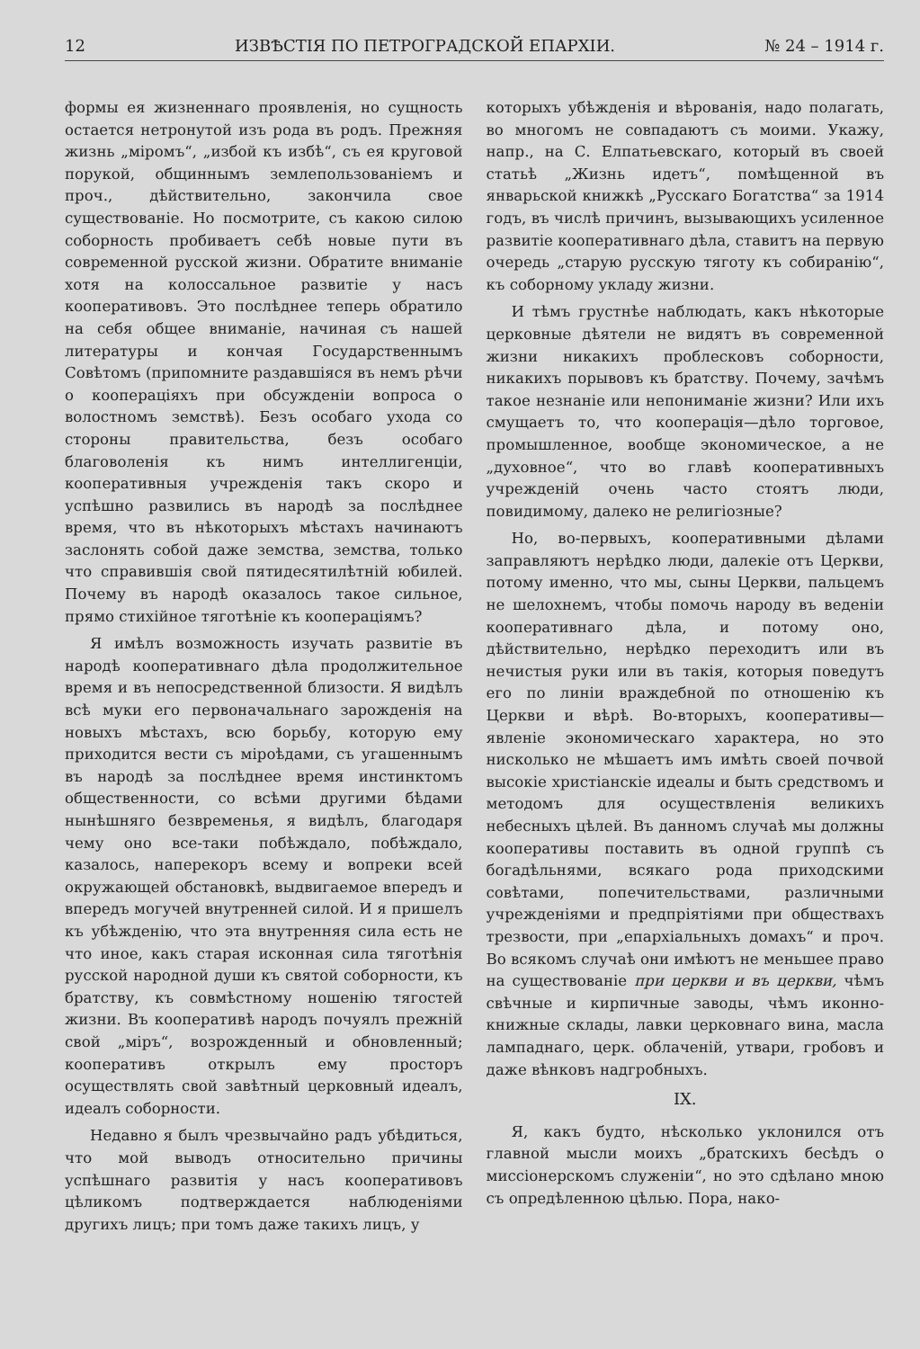12 ИЗВѢСТІЯ ПО ПЕТРОГРАДСКОЙ ЕПАРХІИ. № 24 – 1914 г.
формы ея жизненнаго проявленія, но сущность остается нетронутой изъ рода въ родъ. Прежняя жизнь „міромъ“, „избой къ избѣ“, съ ея круговой порукой, общиннымъ землепользованіемъ и проч., дѣйствительно, закончила свое существованіе. Но посмотрите, съ какою силою соборность пробиваетъ себѣ новые пути въ современной русской жизни. Обратите вниманіе хотя на колоссальное развитіе у насъ кооперативовъ. Это послѣднее теперь обратило на себя общее вниманіе, начиная съ нашей литературы и кончая Государственнымъ Совѣтомъ (припомните раздавшіяся въ немъ рѣчи о кооперацiяхъ при обсужденіи вопроса о волостномъ земствѣ). Безъ особаго ухода со стороны правительства, безъ особаго благоволенія къ нимъ интеллигенціи, кооперативныя учрежденія такъ скоро и успѣшно развились въ народѣ за послѣднее время, что въ нѣкоторыхъ мѣстахъ начинаютъ заслонять собой даже земства, земства, только что справившія свой пятидесятилѣтній юбилей. Почему въ народѣ оказалось такое сильное, прямо стихійное тяготѣніе къ кооперацiямъ?
Я имѣлъ возможность изучать развитіе въ народѣ кооперативнаго дѣла продолжительное время и въ непосредственной близости. Я видѣлъ всѣ муки его первоначальнаго зарожденія на новыхъ мѣстахъ, всю борьбу, которую ему приходится вести съ міроѣдами, съ угашеннымъ въ народѣ за послѣднее время инстинктомъ общественности, со всѣми другими бѣдами нынѣшняго безвременья, я видѣлъ, благодаря чему оно все-таки побѣждало, побѣждало, казалось, наперекоръ всему и вопреки всей окружающей обстановкѣ, выдвигаемое впередъ и впередъ могучей внутренней силой. И я пришелъ къ убѣжденію, что эта внутренняя сила есть не что иное, какъ старая исконная сила тяготѣнія русской народной души къ святой соборности, къ братству, къ совмѣстному ношенію тягостей жизни. Въ кооперативѣ народъ почуялъ прежній свой „міръ“, возрожденный и обновленный; кооперативъ открылъ ему просторъ осуществлять свой завѣтный церковный идеалъ, идеалъ соборности.
Недавно я былъ чрезвычайно радъ убѣдиться, что мой выводъ относительно причины успѣшнаго развитія у насъ кооперативовъ цѣликомъ подтверждается наблюденіями другихъ лицъ; при томъ даже такихъ лицъ, у
которыхъ убѣжденія и вѣрованія, надо полагать, во многомъ не совпадаютъ съ моими. Укажу, напр., на С. Елпатьевскаго, который въ своей статьѣ „Жизнь идетъ“, помѣщенной въ январьской книжкѣ „Русскаго Богатства“ за 1914 годъ, въ числѣ причинъ, вызывающихъ усиленное развитіе кооперативнаго дѣла, ставитъ на первую очередь „старую русскую тяготу къ собиранію“, къ соборному укладу жизни.
И тѣмъ грустнѣе наблюдать, какъ нѣкоторые церковные дѣятели не видятъ въ современной жизни никакихъ проблесковъ соборности, никакихъ порывовъ къ братству. Почему, зачѣмъ такое незнаніе или непониманіе жизни? Или ихъ смущаетъ то, что кооперація—дѣло торговое, промышленное, вообще экономическое, а не „духовное“, что во главѣ кооперативныхъ учрежденій очень часто стоятъ люди, повидимому, далеко не религіозные?
Но, во-первыхъ, кооперативными дѣлами заправляютъ нерѣдко люди, далекіе отъ Церкви, потому именно, что мы, сыны Церкви, пальцемъ не шелохнемъ, чтобы помочь народу въ веденіи кооперативнаго дѣла, и потому оно, дѣйствительно, нерѣдко переходитъ или въ нечистыя руки или въ такія, которыя поведутъ его по линіи враждебной по отношенію къ Церкви и вѣрѣ. Во-вторыхъ, кооперативы—явленіе экономическаго характера, но это нисколько не мѣшаетъ имъ имѣть своей почвой высокіе христіанскіе идеалы и быть средствомъ и методомъ для осуществленія великихъ небесныхъ цѣлей. Въ данномъ случаѣ мы должны кооперативы поставить въ одной группѣ съ богадѣльнями, всякаго рода приходскими совѣтами, попечительствами, различными учрежденіями и предпріятіями при обществахъ трезвости, при „епархіальныхъ домахъ“ и проч. Во всякомъ случаѣ они имѣютъ не меньшее право на существованіе при церкви и въ церкви, чѣмъ свѣчные и кирпичные заводы, чѣмъ иконно-книжные склады, лавки церковнаго вина, масла лампаднаго, церк. облаченій, утвари, гробовъ и даже вѣнковъ надгробныхъ.
IX.
Я, какъ будто, нѣсколько уклонился отъ главной мысли моихъ „братскихъ бесѣдъ о миссіонерскомъ служеніи“, но это сдѣлано мною съ опредѣленною цѣлью. Пора, нако-